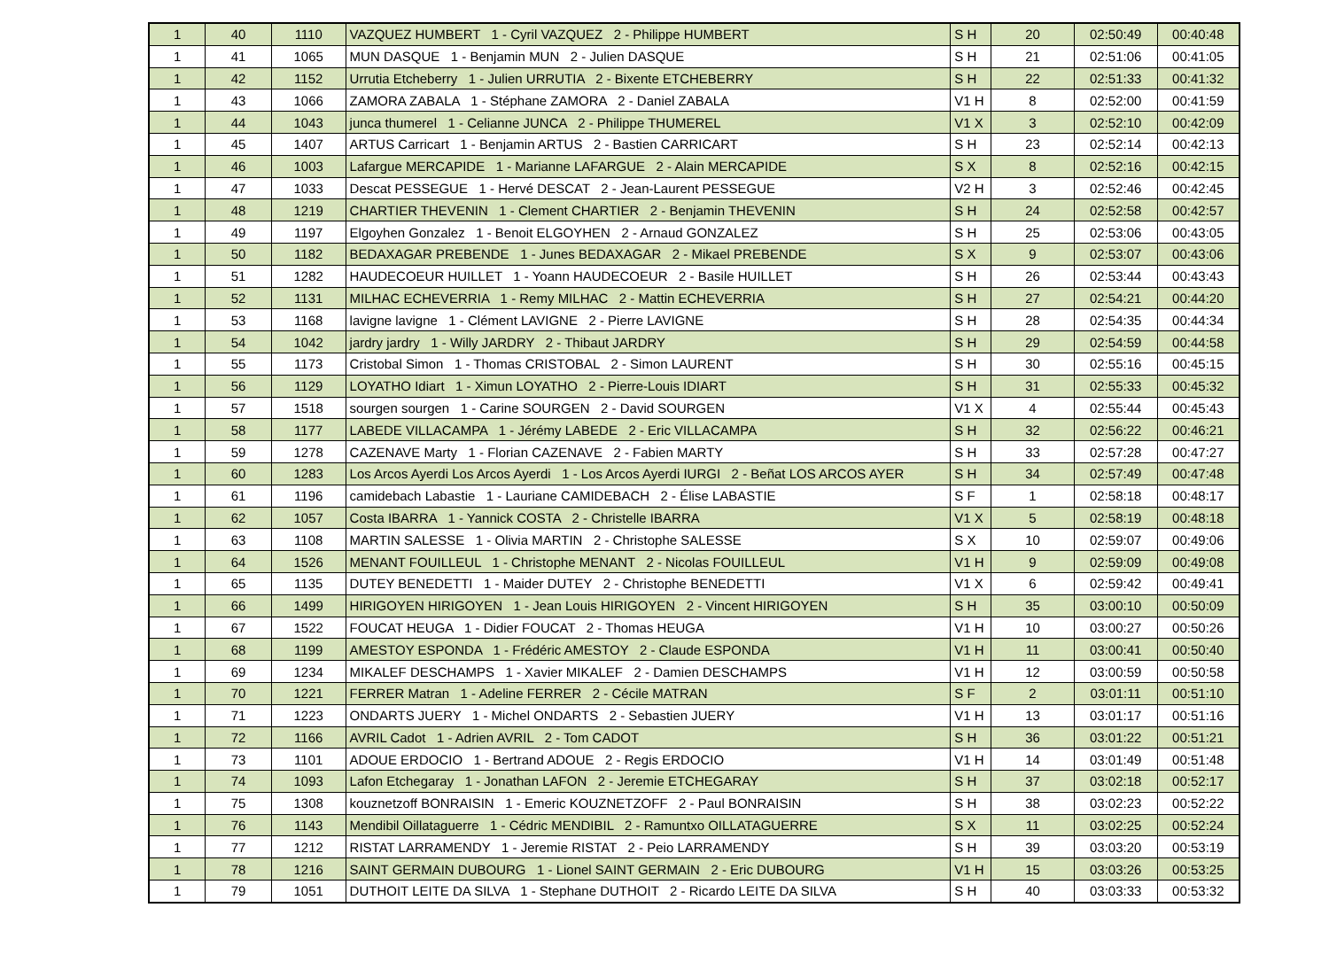| 1 | 40 | 1110 | VAZQUEZ HUMBERT 1 - Cyril VAZQUEZ 2 - Philippe HUMBERT | S H | 20 | 02:50:49 | 00:40:48 |
| 1 | 41 | 1065 | MUN DASQUE 1 - Benjamin MUN 2 - Julien DASQUE | S H | 21 | 02:51:06 | 00:41:05 |
| 1 | 42 | 1152 | Urrutia Etcheberry 1 - Julien URRUTIA 2 - Bixente ETCHEBERRY | S H | 22 | 02:51:33 | 00:41:32 |
| 1 | 43 | 1066 | ZAMORA ZABALA 1 - Stéphane ZAMORA 2 - Daniel ZABALA | V1 H | 8 | 02:52:00 | 00:41:59 |
| 1 | 44 | 1043 | junca thumerel 1 - Celianne JUNCA 2 - Philippe THUMEREL | V1 X | 3 | 02:52:10 | 00:42:09 |
| 1 | 45 | 1407 | ARTUS Carricart 1 - Benjamin ARTUS 2 - Bastien CARRICART | S H | 23 | 02:52:14 | 00:42:13 |
| 1 | 46 | 1003 | Lafargue MERCAPIDE 1 - Marianne LAFARGUE 2 - Alain MERCAPIDE | S X | 8 | 02:52:16 | 00:42:15 |
| 1 | 47 | 1033 | Descat PESSEGUE 1 - Hervé DESCAT 2 - Jean-Laurent PESSEGUE | V2 H | 3 | 02:52:46 | 00:42:45 |
| 1 | 48 | 1219 | CHARTIER THEVENIN 1 - Clement CHARTIER 2 - Benjamin THEVENIN | S H | 24 | 02:52:58 | 00:42:57 |
| 1 | 49 | 1197 | Elgoyhen Gonzalez 1 - Benoit ELGOYHEN 2 - Arnaud GONZALEZ | S H | 25 | 02:53:06 | 00:43:05 |
| 1 | 50 | 1182 | BEDAXAGAR PREBENDE 1 - Junes BEDAXAGAR 2 - Mikael PREBENDE | S X | 9 | 02:53:07 | 00:43:06 |
| 1 | 51 | 1282 | HAUDECOEUR HUILLET 1 - Yoann HAUDECOEUR 2 - Basile HUILLET | S H | 26 | 02:53:44 | 00:43:43 |
| 1 | 52 | 1131 | MILHAC ECHEVERRIA 1 - Remy MILHAC 2 - Mattin ECHEVERRIA | S H | 27 | 02:54:21 | 00:44:20 |
| 1 | 53 | 1168 | lavigne lavigne 1 - Clément LAVIGNE 2 - Pierre LAVIGNE | S H | 28 | 02:54:35 | 00:44:34 |
| 1 | 54 | 1042 | jardry jardry 1 - Willy JARDRY 2 - Thibaut JARDRY | S H | 29 | 02:54:59 | 00:44:58 |
| 1 | 55 | 1173 | Cristobal Simon 1 - Thomas CRISTOBAL 2 - Simon LAURENT | S H | 30 | 02:55:16 | 00:45:15 |
| 1 | 56 | 1129 | LOYATHO Idiart 1 - Ximun LOYATHO 2 - Pierre-Louis IDIART | S H | 31 | 02:55:33 | 00:45:32 |
| 1 | 57 | 1518 | sourgen sourgen 1 - Carine SOURGEN 2 - David SOURGEN | V1 X | 4 | 02:55:44 | 00:45:43 |
| 1 | 58 | 1177 | LABEDE VILLACAMPA 1 - Jérémy LABEDE 2 - Eric VILLACAMPA | S H | 32 | 02:56:22 | 00:46:21 |
| 1 | 59 | 1278 | CAZENAVE Marty 1 - Florian CAZENAVE 2 - Fabien MARTY | S H | 33 | 02:57:28 | 00:47:27 |
| 1 | 60 | 1283 | Los Arcos Ayerdi Los Arcos Ayerdi 1 - Los Arcos Ayerdi IURGI 2 - Beñat LOS ARCOS AYER | S H | 34 | 02:57:49 | 00:47:48 |
| 1 | 61 | 1196 | camidebach Labastie 1 - Lauriane CAMIDEBACH 2 - Élise LABASTIE | S F | 1 | 02:58:18 | 00:48:17 |
| 1 | 62 | 1057 | Costa IBARRA 1 - Yannick COSTA 2 - Christelle IBARRA | V1 X | 5 | 02:58:19 | 00:48:18 |
| 1 | 63 | 1108 | MARTIN SALESSE 1 - Olivia MARTIN 2 - Christophe SALESSE | S X | 10 | 02:59:07 | 00:49:06 |
| 1 | 64 | 1526 | MENANT FOUILLEUL 1 - Christophe MENANT 2 - Nicolas FOUILLEUL | V1 H | 9 | 02:59:09 | 00:49:08 |
| 1 | 65 | 1135 | DUTEY BENEDETTI 1 - Maider DUTEY 2 - Christophe BENEDETTI | V1 X | 6 | 02:59:42 | 00:49:41 |
| 1 | 66 | 1499 | HIRIGOYEN HIRIGOYEN 1 - Jean Louis HIRIGOYEN 2 - Vincent HIRIGOYEN | S H | 35 | 03:00:10 | 00:50:09 |
| 1 | 67 | 1522 | FOUCAT HEUGA 1 - Didier FOUCAT 2 - Thomas HEUGA | V1 H | 10 | 03:00:27 | 00:50:26 |
| 1 | 68 | 1199 | AMESTOY ESPONDA 1 - Frédéric AMESTOY 2 - Claude ESPONDA | V1 H | 11 | 03:00:41 | 00:50:40 |
| 1 | 69 | 1234 | MIKALEF DESCHAMPS 1 - Xavier MIKALEF 2 - Damien DESCHAMPS | V1 H | 12 | 03:00:59 | 00:50:58 |
| 1 | 70 | 1221 | FERRER Matran 1 - Adeline FERRER 2 - Cécile MATRAN | S F | 2 | 03:01:11 | 00:51:10 |
| 1 | 71 | 1223 | ONDARTS JUERY 1 - Michel ONDARTS 2 - Sebastien JUERY | V1 H | 13 | 03:01:17 | 00:51:16 |
| 1 | 72 | 1166 | AVRIL Cadot 1 - Adrien AVRIL 2 - Tom CADOT | S H | 36 | 03:01:22 | 00:51:21 |
| 1 | 73 | 1101 | ADOUE ERDOCIO 1 - Bertrand ADOUE 2 - Regis ERDOCIO | V1 H | 14 | 03:01:49 | 00:51:48 |
| 1 | 74 | 1093 | Lafon Etchegaray 1 - Jonathan LAFON 2 - Jeremie ETCHEGARAY | S H | 37 | 03:02:18 | 00:52:17 |
| 1 | 75 | 1308 | kouznetzoff BONRAISIN 1 - Emeric KOUZNETZOFF 2 - Paul BONRAISIN | S H | 38 | 03:02:23 | 00:52:22 |
| 1 | 76 | 1143 | Mendibil Oillataguerre 1 - Cédric MENDIBIL 2 - Ramuntxo OILLATAGUERRE | S X | 11 | 03:02:25 | 00:52:24 |
| 1 | 77 | 1212 | RISTAT LARRAMENDY 1 - Jeremie RISTAT 2 - Peio LARRAMENDY | S H | 39 | 03:03:20 | 00:53:19 |
| 1 | 78 | 1216 | SAINT GERMAIN DUBOURG 1 - Lionel SAINT GERMAIN 2 - Eric DUBOURG | V1 H | 15 | 03:03:26 | 00:53:25 |
| 1 | 79 | 1051 | DUTHOIT LEITE DA SILVA 1 - Stephane DUTHOIT 2 - Ricardo LEITE DA SILVA | S H | 40 | 03:03:33 | 00:53:32 |